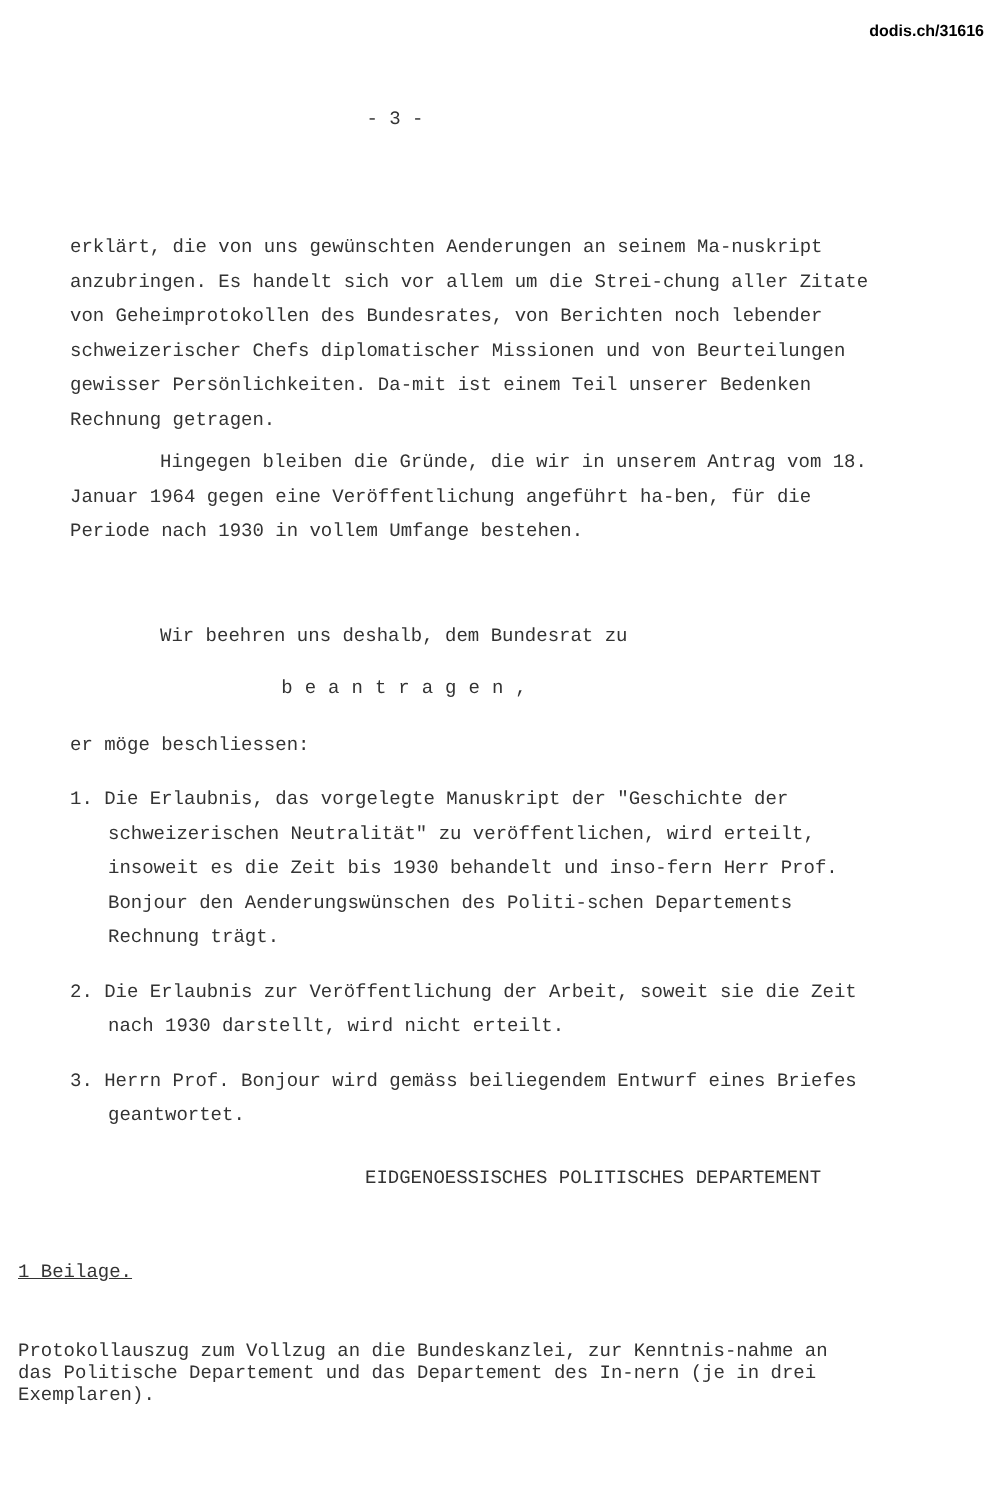dodis.ch/31616
- 3 -
erklärt, die von uns gewünschten Aenderungen an seinem Ma-nuskript anzubringen. Es handelt sich vor allem um die Strei-chung aller Zitate von Geheimprotokollen des Bundesrates, von Berichten noch lebender schweizerischer Chefs diplomatischer Missionen und von Beurteilungen gewisser Persönlichkeiten. Da-mit ist einem Teil unserer Bedenken Rechnung getragen.
Hingegen bleiben die Gründe, die wir in unserem Antrag vom 18. Januar 1964 gegen eine Veröffentlichung angeführt ha-ben, für die Periode nach 1930 in vollem Umfange bestehen.
Wir beehren uns deshalb, dem Bundesrat zu
beantragen,
er möge beschliessen:
1. Die Erlaubnis, das vorgelegte Manuskript der "Geschichte der schweizerischen Neutralität" zu veröffentlichen, wird erteilt, insoweit es die Zeit bis 1930 behandelt und inso-fern Herr Prof. Bonjour den Aenderungswünschen des Politi-schen Departements Rechnung trägt.
2. Die Erlaubnis zur Veröffentlichung der Arbeit, soweit sie die Zeit nach 1930 darstellt, wird nicht erteilt.
3. Herrn Prof. Bonjour wird gemäss beiliegendem Entwurf eines Briefes geantwortet.
EIDGENOESSISCHES POLITISCHES DEPARTEMENT
1 Beilage.
Protokollauszug zum Vollzug an die Bundeskanzlei, zur Kenntnis-nahme an das Politische Departement und das Departement des In-nern (je in drei Exemplaren).